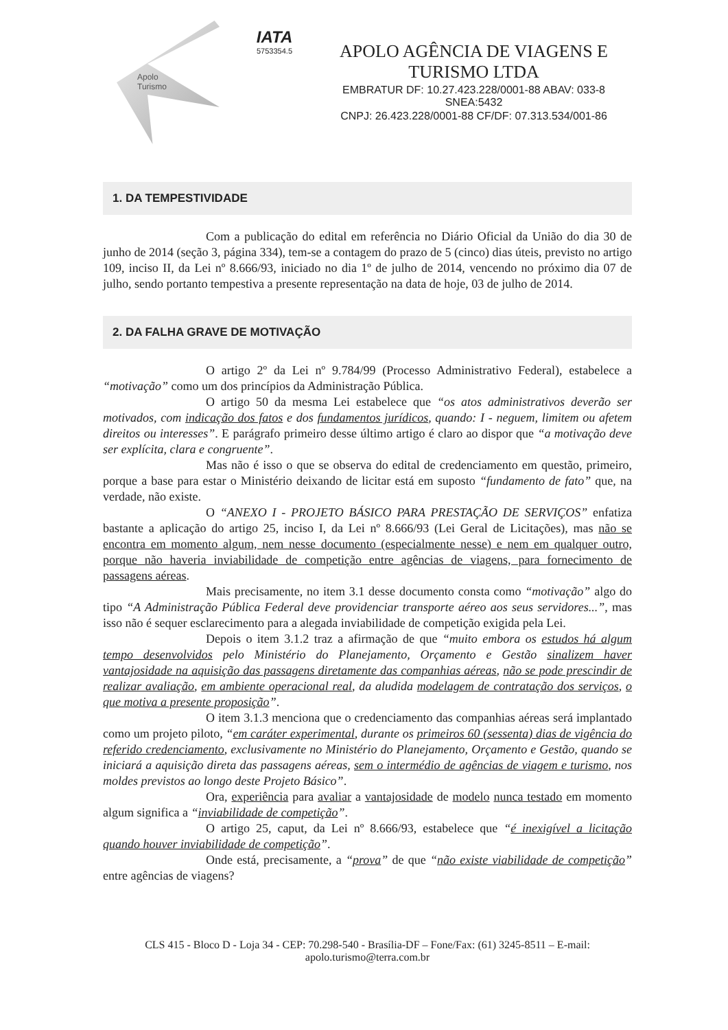Apolo
Turismo
IATA
5753354.5
APOLO AGÊNCIA DE VIAGENS E TURISMO LTDA
EMBRATUR DF: 10.27.423.228/0001-88 ABAV: 033-8 SNEA:5432
CNPJ: 26.423.228/0001-88 CF/DF: 07.313.534/001-86
1. DA TEMPESTIVIDADE
Com a publicação do edital em referência no Diário Oficial da União do dia 30 de junho de 2014 (seção 3, página 334), tem-se a contagem do prazo de 5 (cinco) dias úteis, previsto no artigo 109, inciso II, da Lei nº 8.666/93, iniciado no dia 1º de julho de 2014, vencendo no próximo dia 07 de julho, sendo portanto tempestiva a presente representação na data de hoje, 03 de julho de 2014.
2. DA FALHA GRAVE DE MOTIVAÇÃO
O artigo 2º da Lei nº 9.784/99 (Processo Administrativo Federal), estabelece a “motivação” como um dos princípios da Administração Pública.
O artigo 50 da mesma Lei estabelece que “os atos administrativos deverão ser motivados, com indicação dos fatos e dos fundamentos jurídicos, quando: I - neguem, limitem ou afetem direitos ou interesses”. E parágrafo primeiro desse último artigo é claro ao dispor que “a motivação deve ser explícita, clara e congruente”.
Mas não é isso o que se observa do edital de credenciamento em questão, primeiro, porque a base para estar o Ministério deixando de licitar está em suposto “fundamento de fato” que, na verdade, não existe.
O “ANEXO I - PROJETO BÁSICO PARA PRESTAÇÃO DE SERVIÇOS” enfatiza bastante a aplicação do artigo 25, inciso I, da Lei nº 8.666/93 (Lei Geral de Licitações), mas não se encontra em momento algum, nem nesse documento (especialmente nesse) e nem em qualquer outro, porque não haveria inviabilidade de competição entre agências de viagens, para fornecimento de passagens aéreas.
Mais precisamente, no item 3.1 desse documento consta como “motivação” algo do tipo “A Administração Pública Federal deve providenciar transporte aéreo aos seus servidores...”, mas isso não é sequer esclarecimento para a alegada inviabilidade de competição exigida pela Lei.
Depois o item 3.1.2 traz a afirmação de que “muito embora os estudos há algum tempo desenvolvidos pelo Ministério do Planejamento, Orçamento e Gestão sinalizem haver vantajosidade na aquisição das passagens diretamente das companhias aéreas, não se pode prescindir de realizar avaliação, em ambiente operacional real, da aludida modelagem de contratação dos serviços, o que motiva a presente proposição”.
O item 3.1.3 menciona que o credenciamento das companhias aéreas será implantado como um projeto piloto, “em caráter experimental, durante os primeiros 60 (sessenta) dias de vigência do referido credenciamento, exclusivamente no Ministério do Planejamento, Orçamento e Gestão, quando se iniciará a aquisição direta das passagens aéreas, sem o intermédio de agências de viagem e turismo, nos moldes previstos ao longo deste Projeto Básico”.
Ora, experiência para avaliar a vantajosidade de modelo nunca testado em momento algum significa a “inviabilidade de competição”.
O artigo 25, caput, da Lei nº 8.666/93, estabelece que “é inexigível a licitação quando houver inviabilidade de competição”.
Onde está, precisamente, a “prova” de que “não existe viabilidade de competição” entre agências de viagens?
CLS 415 - Bloco D - Loja 34 - CEP: 70.298-540 - Brasília-DF – Fone/Fax: (61) 3245-8511 – E-mail: apolo.turismo@terra.com.br